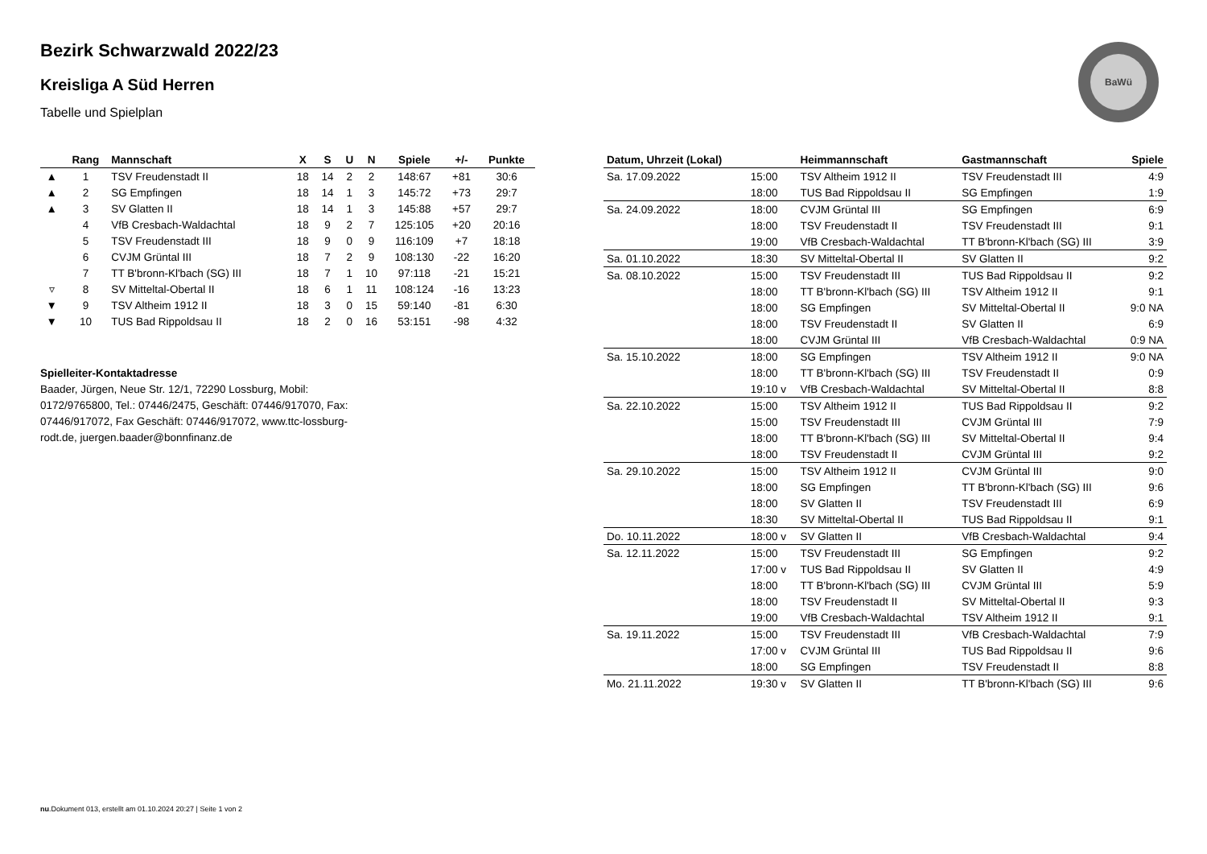BaWü
Bezirk Schwarzwald 2022/23
Kreisliga A Süd Herren
Tabelle und Spielplan
| | Rang | Mannschaft | X | S | U | N | Spiele | +/- | Punkte |
| --- | --- | --- | --- | --- | --- | --- | --- | --- | --- |
| ▲ | 1 | TSV Freudenstadt II | 18 | 14 | 2 | 2 | 148:67 | +81 | 30:6 |
| ▲ | 2 | SG Empfingen | 18 | 14 | 1 | 3 | 145:72 | +73 | 29:7 |
| ▲ | 3 | SV Glatten II | 18 | 14 | 1 | 3 | 145:88 | +57 | 29:7 |
| | 4 | VfB Cresbach-Waldachtal | 18 | 9 | 2 | 7 | 125:105 | +20 | 20:16 |
| | 5 | TSV Freudenstadt III | 18 | 9 | 0 | 9 | 116:109 | +7 | 18:18 |
| | 6 | CVJM Grüntal III | 18 | 7 | 2 | 9 | 108:130 | -22 | 16:20 |
| | 7 | TT B'bronn-Kl'bach (SG) III | 18 | 7 | 1 | 10 | 97:118 | -21 | 15:21 |
| ▿ | 8 | SV Mitteltal-Obertal II | 18 | 6 | 1 | 11 | 108:124 | -16 | 13:23 |
| ▼ | 9 | TSV Altheim 1912 II | 18 | 3 | 0 | 15 | 59:140 | -81 | 6:30 |
| ▼ | 10 | TUS Bad Rippoldsau II | 18 | 2 | 0 | 16 | 53:151 | -98 | 4:32 |
Spielleiter-Kontaktadresse
Baader, Jürgen, Neue Str. 12/1, 72290 Lossburg, Mobil: 0172/9765800, Tel.: 07446/2475, Geschäft: 07446/917070, Fax: 07446/917072, Fax Geschäft: 07446/917072, www.ttc-lossburg-rodt.de, juergen.baader@bonnfinanz.de
| Datum, Uhrzeit (Lokal) | | Heimmannschaft | Gastmannschaft | Spiele |
| --- | --- | --- | --- | --- |
| Sa. 17.09.2022 | 15:00 | TSV Altheim 1912 II | TSV Freudenstadt III | 4:9 |
| | 18:00 | TUS Bad Rippoldsau II | SG Empfingen | 1:9 |
| Sa. 24.09.2022 | 18:00 | CVJM Grüntal III | SG Empfingen | 6:9 |
| | 18:00 | TSV Freudenstadt II | TSV Freudenstadt III | 9:1 |
| | 19:00 | VfB Cresbach-Waldachtal | TT B'bronn-Kl'bach (SG) III | 3:9 |
| Sa. 01.10.2022 | 18:30 | SV Mitteltal-Obertal II | SV Glatten II | 9:2 |
| Sa. 08.10.2022 | 15:00 | TSV Freudenstadt III | TUS Bad Rippoldsau II | 9:2 |
| | 18:00 | TT B'bronn-Kl'bach (SG) III | TSV Altheim 1912 II | 9:1 |
| | 18:00 | SG Empfingen | SV Mitteltal-Obertal II | 9:0 NA |
| | 18:00 | TSV Freudenstadt II | SV Glatten II | 6:9 |
| | 18:00 | CVJM Grüntal III | VfB Cresbach-Waldachtal | 0:9 NA |
| Sa. 15.10.2022 | 18:00 | SG Empfingen | TSV Altheim 1912 II | 9:0 NA |
| | 18:00 | TT B'bronn-Kl'bach (SG) III | TSV Freudenstadt II | 0:9 |
| | 19:10 v | VfB Cresbach-Waldachtal | SV Mitteltal-Obertal II | 8:8 |
| Sa. 22.10.2022 | 15:00 | TSV Altheim 1912 II | TUS Bad Rippoldsau II | 9:2 |
| | 15:00 | TSV Freudenstadt III | CVJM Grüntal III | 7:9 |
| | 18:00 | TT B'bronn-Kl'bach (SG) III | SV Mitteltal-Obertal II | 9:4 |
| | 18:00 | TSV Freudenstadt II | CVJM Grüntal III | 9:2 |
| Sa. 29.10.2022 | 15:00 | TSV Altheim 1912 II | CVJM Grüntal III | 9:0 |
| | 18:00 | SG Empfingen | TT B'bronn-Kl'bach (SG) III | 9:6 |
| | 18:00 | SV Glatten II | TSV Freudenstadt III | 6:9 |
| | 18:30 | SV Mitteltal-Obertal II | TUS Bad Rippoldsau II | 9:1 |
| Do. 10.11.2022 | 18:00 v | SV Glatten II | VfB Cresbach-Waldachtal | 9:4 |
| Sa. 12.11.2022 | 15:00 | TSV Freudenstadt III | SG Empfingen | 9:2 |
| | 17:00 v | TUS Bad Rippoldsau II | SV Glatten II | 4:9 |
| | 18:00 | TT B'bronn-Kl'bach (SG) III | CVJM Grüntal III | 5:9 |
| | 18:00 | TSV Freudenstadt II | SV Mitteltal-Obertal II | 9:3 |
| | 19:00 | VfB Cresbach-Waldachtal | TSV Altheim 1912 II | 9:1 |
| Sa. 19.11.2022 | 15:00 | TSV Freudenstadt III | VfB Cresbach-Waldachtal | 7:9 |
| | 17:00 v | CVJM Grüntal III | TUS Bad Rippoldsau II | 9:6 |
| | 18:00 | SG Empfingen | TSV Freudenstadt II | 8:8 |
| Mo. 21.11.2022 | 19:30 v | SV Glatten II | TT B'bronn-Kl'bach (SG) III | 9:6 |
nu.Dokument 013, erstellt am 01.10.2024 20:27 | Seite 1 von 2